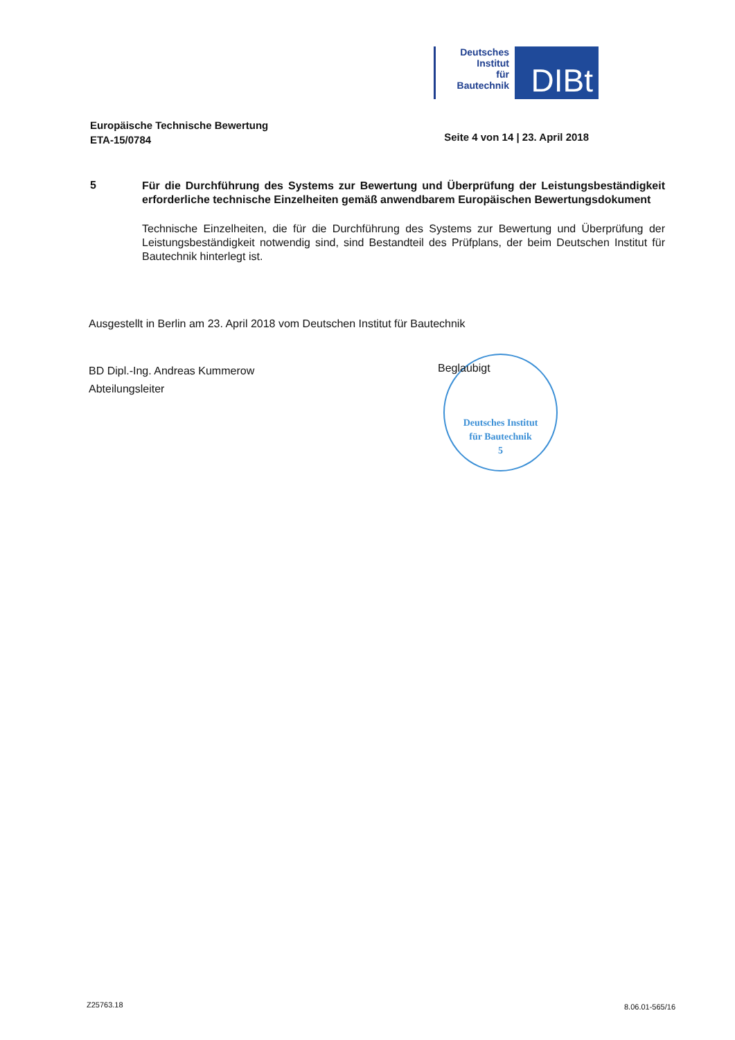Deutsches
Institut
für
Bautechnik
DIBt
Europäische Technische Bewertung
ETA-15/0784
Seite 4 von 14 | 23. April 2018
5
Für die Durchführung des Systems zur Bewertung und Überprüfung der Leistungsbeständigkeit erforderliche technische Einzelheiten gemäß anwendbarem Europäischen Bewertungsdokument
Technische Einzelheiten, die für die Durchführung des Systems zur Bewertung und Überprüfung der Leistungsbeständigkeit notwendig sind, sind Bestandteil des Prüfplans, der beim Deutschen Institut für Bautechnik hinterlegt ist.
Ausgestellt in Berlin am 23. April 2018 vom Deutschen Institut für Bautechnik
BD Dipl.-Ing. Andreas Kummerow
Abteilungsleiter
Deutsches Institut
für Bautechnik
5
Beglaubigt
Z25763.18 8.06.01-565/16